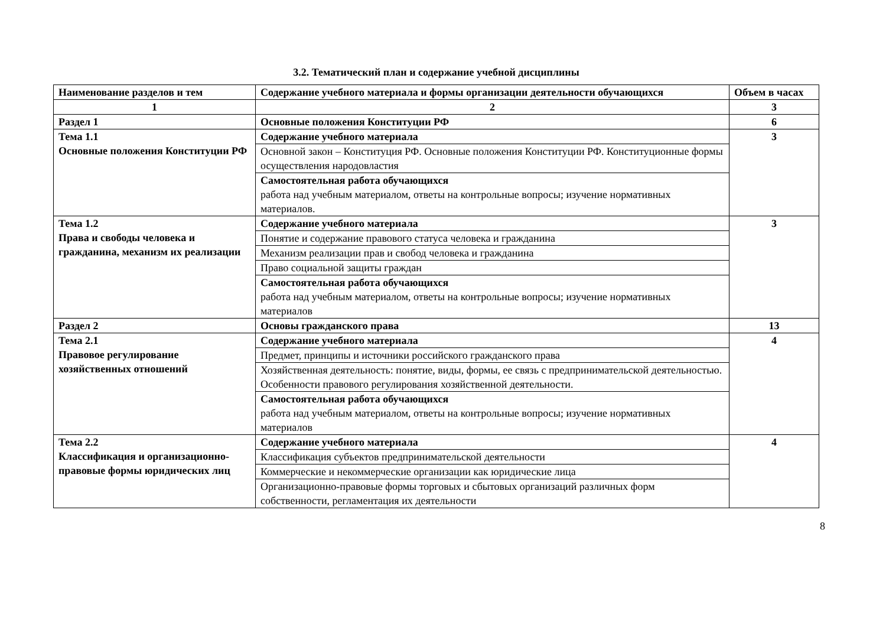3.2. Тематический план и содержание учебной дисциплины
| Наименование разделов и тем | Содержание учебного материала и формы организации деятельности обучающихся | Объем в часах |
| --- | --- | --- |
| 1 | 2 | 3 |
| Раздел 1 | Основные положения Конституции РФ | 6 |
| Тема 1.1 Основные положения Конституции РФ | Содержание учебного материала | 3 |
| | Основной закон – Конституция РФ. Основные положения Конституции РФ. Конституционные формы осуществления народовластия | |
| | Самостоятельная работа обучающихся работа над учебным материалом, ответы на контрольные вопросы; изучение нормативных материалов. | |
| Тема 1.2 Права и свободы человека и гражданина, механизм их реализации | Содержание учебного материала | 3 |
| | Понятие и содержание правового статуса человека и гражданина | |
| | Механизм реализации прав и свобод человека и гражданина | |
| | Право социальной защиты граждан | |
| | Самостоятельная работа обучающихся работа над учебным материалом, ответы на контрольные вопросы; изучение нормативных материалов | |
| Раздел 2 | Основы гражданского права | 13 |
| Тема 2.1 Правовое регулирование хозяйственных отношений | Содержание учебного материала | 4 |
| | Предмет, принципы и источники российского гражданского права | |
| | Хозяйственная деятельность: понятие, виды, формы, ее связь с предпринимательской деятельностью. Особенности правового регулирования хозяйственной деятельности. | |
| | Самостоятельная работа обучающихся работа над учебным материалом, ответы на контрольные вопросы; изучение нормативных материалов | |
| Тема 2.2 Классификация и организационно-правовые формы юридических лиц | Содержание учебного материала | 4 |
| | Классификация субъектов предпринимательской деятельности | |
| | Коммерческие и некоммерческие организации как юридические лица | |
| | Организационно-правовые формы торговых и сбытовых организаций различных форм собственности, регламентация их деятельности | |
8